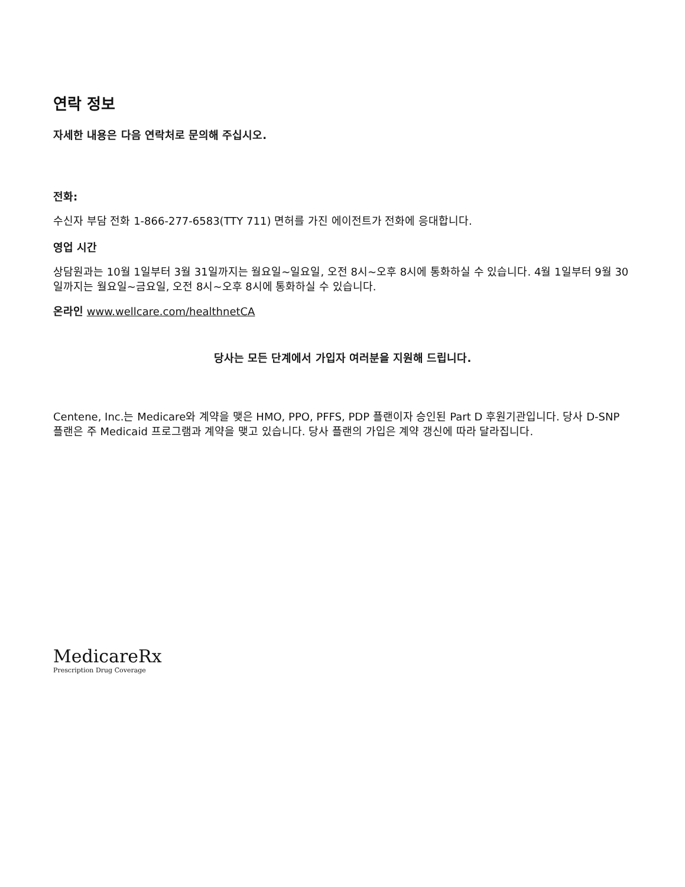연락 정보
자세한 내용은 다음 연락처로 문의해 주십시오.
전화:
수신자 부담 전화 1-866-277-6583(TTY 711) 면허를 가진 에이전트가 전화에 응대합니다.
영업 시간
상담원과는 10월 1일부터 3월 31일까지는 월요일~일요일, 오전 8시~오후 8시에 통화하실 수 있습니다. 4월 1일부터 9월 30일까지는 월요일~금요일, 오전 8시~오후 8시에 통화하실 수 있습니다.
온라인 www.wellcare.com/healthnetCA
당사는 모든 단계에서 가입자 여러분을 지원해 드립니다.
Centene, Inc.는 Medicare와 계약을 맺은 HMO, PPO, PFFS, PDP 플랜이자 승인된 Part D 후원기관입니다. 당사 D-SNP 플랜은 주 Medicaid 프로그램과 계약을 맺고 있습니다. 당사 플랜의 가입은 계약 갱신에 따라 달라집니다.
MedicareRx
Prescription Drug Coverage